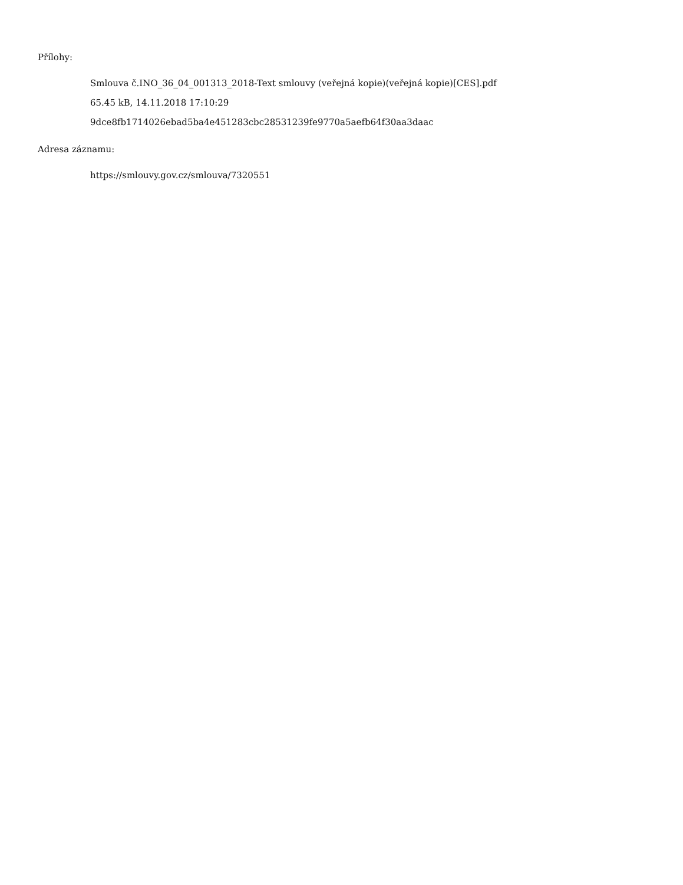Přílohy:
Smlouva č.INO_36_04_001313_2018-Text smlouvy (veřejná kopie)(veřejná kopie)[CES].pdf
65.45 kB, 14.11.2018 17:10:29
9dce8fb1714026ebad5ba4e451283cbc28531239fe9770a5aefb64f30aa3daac
Adresa záznamu:
https://smlouvy.gov.cz/smlouva/7320551